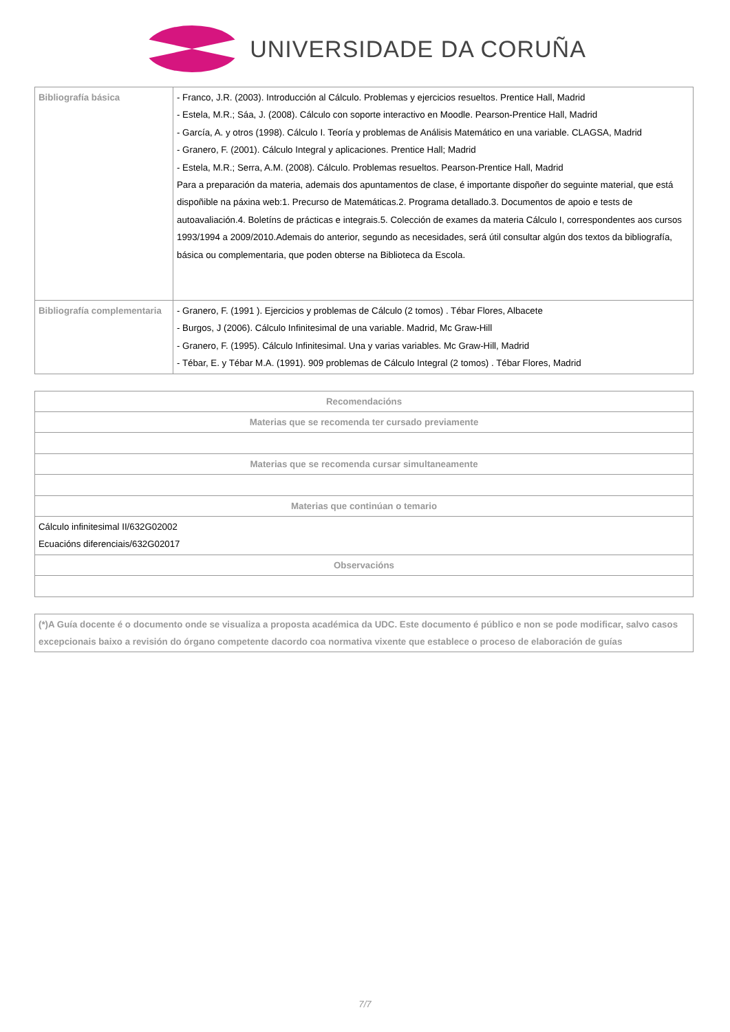UNIVERSIDADE DA CORUÑA
| Bibliografía básica | - Franco, J.R. (2003). Introducción al Cálculo. Problemas y ejercicios resueltos. Prentice Hall, Madrid - Estela, M.R.; Sáa, J. (2008). Cálculo con soporte interactivo en Moodle. Pearson-Prentice Hall, Madrid - García, A. y otros (1998). Cálculo I. Teoría y problemas de Análisis Matemático en una variable. CLAGSA, Madrid - Granero, F. (2001). Cálculo Integral y aplicaciones. Prentice Hall; Madrid - Estela, M.R.; Serra, A.M. (2008). Cálculo. Problemas resueltos. Pearson-Prentice Hall, Madrid Para a preparación da materia, ademais dos apuntamentos de clase, é importante dispoñer do seguinte material, que está dispoñible na páxina web:1. Precurso de Matemáticas.2. Programa detallado.3. Documentos de apoio e tests de autoavaliación.4. Boletíns de prácticas e integrais.5. Colección de exames da materia Cálculo I, correspondentes aos cursos 1993/1994 a 2009/2010.Ademais do anterior, segundo as necesidades, será útil consultar algún dos textos da bibliografía, básica ou complementaria, que poden obterse na Biblioteca da Escola. |
| Bibliografía complementaria | - Granero, F. (1991 ). Ejercicios y problemas de Cálculo (2 tomos) . Tébar Flores, Albacete - Burgos, J (2006). Cálculo Infinitesimal de una variable. Madrid, Mc Graw-Hill - Granero, F. (1995). Cálculo Infinitesimal. Una y varias variables. Mc Graw-Hill, Madrid - Tébar, E. y Tébar M.A. (1991). 909 problemas de Cálculo Integral (2 tomos) . Tébar Flores, Madrid |
| Recomendacións |
| --- |
| Materias que se recomenda ter cursado previamente |
| Materias que se recomenda cursar simultaneamente |
| Materias que continúan o temario |
| Cálculo infinitesimal II/632G02002 Ecuacións diferenciais/632G02017 |
| Observacións |
(*)A Guía docente é o documento onde se visualiza a proposta académica da UDC. Este documento é público e non se pode modificar, salvo casos excepcionais baixo a revisión do órgano competente dacordo coa normativa vixente que establece o proceso de elaboración de guías
7/7